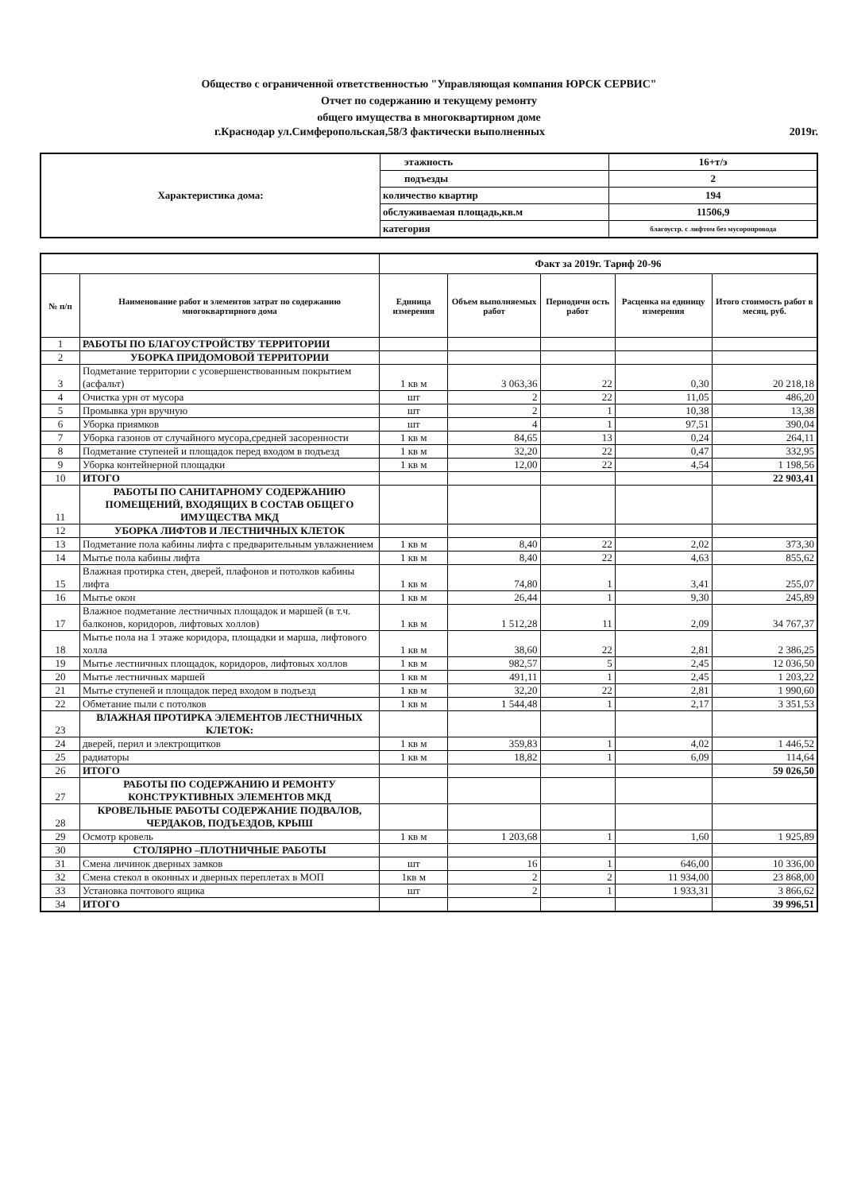Общество с ограниченной ответственностью "Управляющая компания ЮРСК СЕРВИС"
Отчет по содержанию и текущему ремонту
общего имущества в многоквартирном доме
г.Краснодар ул.Симферопольская,58/3 фактически выполненных 2019г.
| Характеристика дома: | этажность | 16+т/э |
| | подъезды | 2 |
| | количество квартир | 194 |
| | обслуживаемая площадь,кв.м | 11506,9 |
| | категория | благоустр. с лифтом без мусоропровода |
| | | Факт за 2019г. Тариф 20-96 | | | | |
| --- | --- | --- | --- | --- | --- | --- |
| № п/п | Наименование работ и элементов затрат по содержанию многоквартирного дома | Единица измерения | Объем выполняемых работ | Периодичн ость работ | Расценка на единицу измерения | Итого стоимость работ в месяц, руб. |
| 1 | РАБОТЫ ПО БЛАГОУСТРОЙСТВУ ТЕРРИТОРИИ | | | | | |
| 2 | УБОРКА ПРИДОМОВОЙ ТЕРРИТОРИИ | | | | | |
| 3 | Подметание территории с усовершенствованным покрытием (асфальт) | 1 кв м | 3 063,36 | 22 | 0,30 | 20 218,18 |
| 4 | Очистка урн от мусора | шт | 2 | 22 | 11,05 | 486,20 |
| 5 | Промывка урн вручную | шт | 2 | 1 | 10,38 | 13,38 |
| 6 | Уборка приямков | шт | 4 | 1 | 97,51 | 390,04 |
| 7 | Уборка газонов от случайного мусора,средней засоренности | 1 кв м | 84,65 | 13 | 0,24 | 264,11 |
| 8 | Подметание ступеней и площадок перед входом в подъезд | 1 кв м | 32,20 | 22 | 0,47 | 332,95 |
| 9 | Уборка контейнерной площадки | 1 кв м | 12,00 | 22 | 4,54 | 1 198,56 |
| 10 | ИТОГО | | | | | 22 903,41 |
| 11 | РАБОТЫ ПО САНИТАРНОМУ СОДЕРЖАНИЮ ПОМЕЩЕНИЙ, ВХОДЯЩИХ В СОСТАВ ОБЩЕГО ИМУЩЕСТВА МКД | | | | | |
| 12 | УБОРКА ЛИФТОВ И ЛЕСТНИЧНЫХ КЛЕТОК | | | | | |
| 13 | Подметание пола кабины лифта с предварительным увлажнением | 1 кв м | 8,40 | 22 | 2,02 | 373,30 |
| 14 | Мытье пола кабины лифта | 1 кв м | 8,40 | 22 | 4,63 | 855,62 |
| 15 | Влажная протирка стен, дверей, плафонов и потолков кабины лифта | 1 кв м | 74,80 | 1 | 3,41 | 255,07 |
| 16 | Мытье окон | 1 кв м | 26,44 | 1 | 9,30 | 245,89 |
| 17 | Влажное подметание лестничных площадок и маршей (в т.ч. балконов, коридоров, лифтовых холлов) | 1 кв м | 1 512,28 | 11 | 2,09 | 34 767,37 |
| 18 | Мытье пола на 1 этаже коридора, площадки и марша, лифтового холла | 1 кв м | 38,60 | 22 | 2,81 | 2 386,25 |
| 19 | Мытье лестничных площадок, коридоров, лифтовых холлов | 1 кв м | 982,57 | 5 | 2,45 | 12 036,50 |
| 20 | Мытье лестничных маршей | 1 кв м | 491,11 | 1 | 2,45 | 1 203,22 |
| 21 | Мытье ступеней и площадок перед входом в подъезд | 1 кв м | 32,20 | 22 | 2,81 | 1 990,60 |
| 22 | Обметание пыли с потолков | 1 кв м | 1 544,48 | 1 | 2,17 | 3 351,53 |
| 23 | ВЛАЖНАЯ ПРОТИРКА ЭЛЕМЕНТОВ ЛЕСТНИЧНЫХ КЛЕТОК: | | | | | |
| 24 | дверей, перил и электрощитков | 1 кв м | 359,83 | 1 | 4,02 | 1 446,52 |
| 25 | радиаторы | 1 кв м | 18,82 | 1 | 6,09 | 114,64 |
| 26 | ИТОГО | | | | | 59 026,50 |
| 27 | РАБОТЫ ПО СОДЕРЖАНИЮ И РЕМОНТУ КОНСТРУКТИВНЫХ ЭЛЕМЕНТОВ МКД | | | | | |
| 28 | КРОВЕЛЬНЫЕ РАБОТЫ СОДЕРЖАНИЕ ПОДВАЛОВ, ЧЕРДАКОВ, ПОДЪЕЗДОВ, КРЫШ | | | | | |
| 29 | Осмотр кровель | 1 кв м | 1 203,68 | 1 | 1,60 | 1 925,89 |
| 30 | СТОЛЯРНО –ПЛОТНИЧНЫЕ РАБОТЫ | | | | | |
| 31 | Смена личинок дверных замков | шт | 16 | 1 | 646,00 | 10 336,00 |
| 32 | Смена стекол в оконных и дверных переплетах в МОП | 1кв м | 2 | 2 | 11 934,00 | 23 868,00 |
| 33 | Установка почтового ящика | шт | 2 | 1 | 1 933,31 | 3 866,62 |
| 34 | ИТОГО | | | | | 39 996,51 |